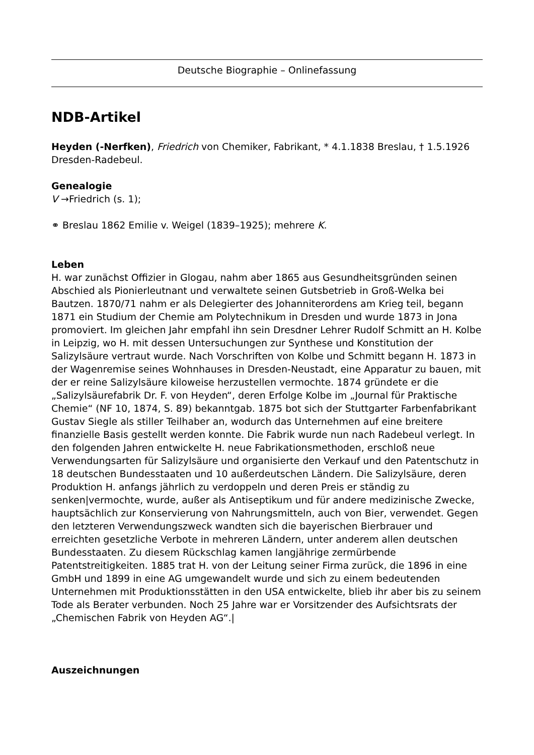Deutsche Biographie – Onlinefassung
NDB-Artikel
Heyden (-Nerfken), Friedrich von Chemiker, Fabrikant, * 4.1.1838 Breslau, † 1.5.1926 Dresden-Radebeul.
Genealogie
V →Friedrich (s. 1);
⚭ Breslau 1862 Emilie v. Weigel (1839–1925); mehrere K.
Leben
H. war zunächst Offizier in Glogau, nahm aber 1865 aus Gesundheitsgründen seinen Abschied als Pionierleutnant und verwaltete seinen Gutsbetrieb in Groß-Welka bei Bautzen. 1870/71 nahm er als Delegierter des Johanniterordens am Krieg teil, begann 1871 ein Studium der Chemie am Polytechnikum in Dresden und wurde 1873 in Jona promoviert. Im gleichen Jahr empfahl ihn sein Dresdner Lehrer Rudolf Schmitt an H. Kolbe in Leipzig, wo H. mit dessen Untersuchungen zur Synthese und Konstitution der Salizylsäure vertraut wurde. Nach Vorschriften von Kolbe und Schmitt begann H. 1873 in der Wagenremise seines Wohnhauses in Dresden-Neustadt, eine Apparatur zu bauen, mit der er reine Salizylsäure kiloweise herzustellen vermochte. 1874 gründete er die „Salizylsäurefabrik Dr. F. von Heyden“, deren Erfolge Kolbe im „Journal für Praktische Chemie“ (NF 10, 1874, S. 89) bekanntgab. 1875 bot sich der Stuttgarter Farbenfabrikant Gustav Siegle als stiller Teilhaber an, wodurch das Unternehmen auf eine breitere finanzielle Basis gestellt werden konnte. Die Fabrik wurde nun nach Radebeul verlegt. In den folgenden Jahren entwickelte H. neue Fabrikationsmethoden, erschloß neue Verwendungsarten für Salizylsäure und organisierte den Verkauf und den Patentschutz in 18 deutschen Bundesstaaten und 10 außerdeutschen Ländern. Die Salizylsäure, deren Produktion H. anfangs jährlich zu verdoppeln und deren Preis er ständig zu senken|vermochte, wurde, außer als Antiseptikum und für andere medizinische Zwecke, hauptsächlich zur Konservierung von Nahrungsmitteln, auch von Bier, verwendet. Gegen den letzteren Verwendungszweck wandten sich die bayerischen Bierbrauer und erreichten gesetzliche Verbote in mehreren Ländern, unter anderem allen deutschen Bundesstaaten. Zu diesem Rückschlag kamen langjährige zermürbende Patentstreitigkeiten. 1885 trat H. von der Leitung seiner Firma zurück, die 1896 in eine GmbH und 1899 in eine AG umgewandelt wurde und sich zu einem bedeutenden Unternehmen mit Produktionsstätten in den USA entwickelte, blieb ihr aber bis zu seinem Tode als Berater verbunden. Noch 25 Jahre war er Vorsitzender des Aufsichtsrats der „Chemischen Fabrik von Heyden AG“.|
Auszeichnungen